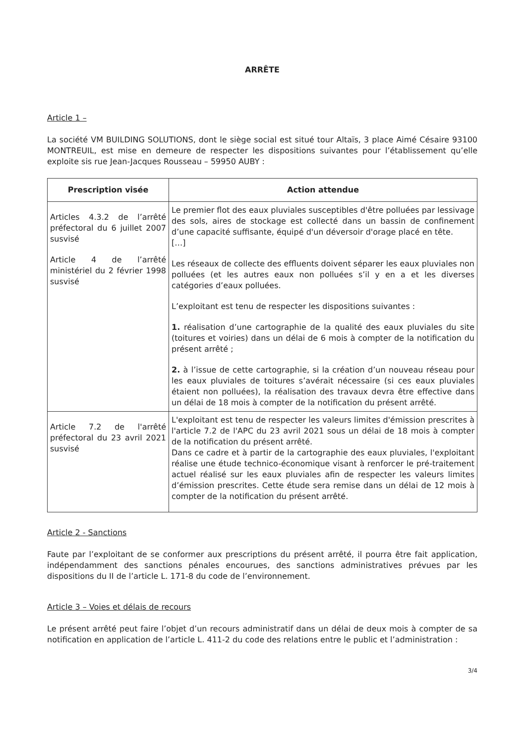ARRÊTE
Article 1 –
La société VM BUILDING SOLUTIONS, dont le siège social est situé tour Altaïs, 3 place Aimé Césaire 93100 MONTREUIL, est mise en demeure de respecter les dispositions suivantes pour l’établissement qu’elle exploite sis rue Jean-Jacques Rousseau – 59950 AUBY :
| Prescription visée | Action attendue |
| --- | --- |
| Articles 4.3.2 de l’arrêté préfectoral du 6 juillet 2007 susvisé Article 4 de l’arrêté ministériel du 2 février 1998 susvisé | Le premier flot des eaux pluviales susceptibles d'être polluées par lessivage des sols, aires de stockage est collecté dans un bassin de confinement d’une capacité suffisante, équipé d'un déversoir d'orage placé en tête. […] Les réseaux de collecte des effluents doivent séparer les eaux pluviales non polluées (et les autres eaux non polluées s’il y en a et les diverses catégories d’eaux polluées. L’exploitant est tenu de respecter les dispositions suivantes : 1. réalisation d’une cartographie de la qualité des eaux pluviales du site (toitures et voiries) dans un délai de 6 mois à compter de la notification du présent arrêté ; 2. à l’issue de cette cartographie, si la création d’un nouveau réseau pour les eaux pluviales de toitures s’avérait nécessaire (si ces eaux pluviales étaient non polluées), la réalisation des travaux devra être effective dans un délai de 18 mois à compter de la notification du présent arrêté. |
| Article 7.2 de l'arrêté préfectoral du 23 avril 2021 susvisé | L'exploitant est tenu de respecter les valeurs limites d'émission prescrites à l'article 7.2 de l'APC du 23 avril 2021 sous un délai de 18 mois à compter de la notification du présent arrêté. Dans ce cadre et à partir de la cartographie des eaux pluviales, l'exploitant réalise une étude technico-économique visant à renforcer le pré-traitement actuel réalisé sur les eaux pluviales afin de respecter les valeurs limites d’émission prescrites. Cette étude sera remise dans un délai de 12 mois à compter de la notification du présent arrêté. |
Article 2 - Sanctions
Faute par l’exploitant de se conformer aux prescriptions du présent arrêté, il pourra être fait application, indépendamment des sanctions pénales encourues, des sanctions administratives prévues par les dispositions du II de l’article L. 171-8 du code de l’environnement.
Article 3 – Voies et délais de recours
Le présent arrêté peut faire l’objet d’un recours administratif dans un délai de deux mois à compter de sa notification en application de l’article L. 411-2 du code des relations entre le public et l’administration :
3/4